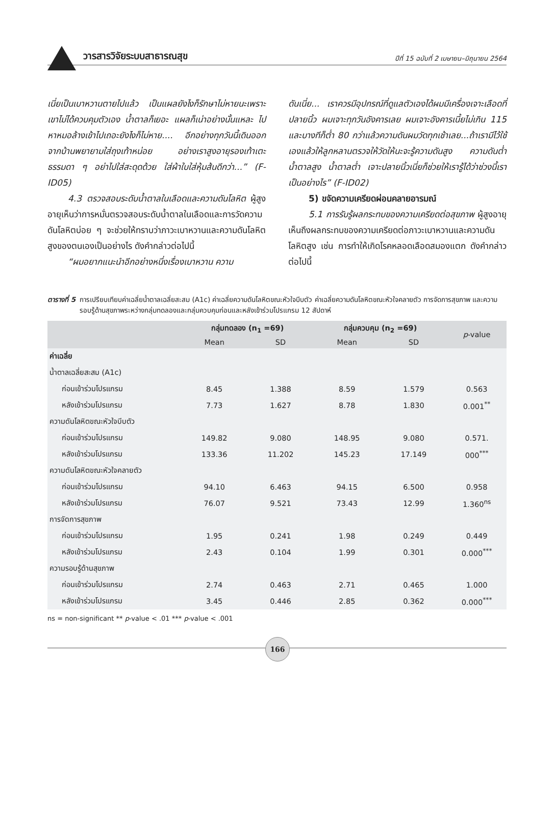วารสารวิจัยระบบสาธารณสุข ปีที่ 15 ฉบับที่ 2 เมษายน–มิถุนายน 2564
เนี่ยเป็นเบาหวานตายไปแล้ว เป็นแผลยังไงก็รักษาไม่หายนะเพราะเขาไม่ได้ควบคุมตัวเอง น้ำตาลก็เยอะ แผลก็เน่าอย่างนั้นแหละ ไปหาหมอล้างเข้าไปเถอะยังไงก็ไม่หาย.... อีกอย่างทุกวันนี้เดินออกจากบ้านพยายามใส่ถุงเท้าหน่อย อย่างเราสูงอายุรองเท้าเตะธรรมดา ๆ อย่าไปใส่สะดุดด้วย ใส่ผ้าใบใส่หุ้มส้นดีกว่า...” (F-ID05)
4.3 ตรวจสอบระดับน้ำตาลในเลือดและความดันโลหิต ผู้สูงอายุเห็นว่าการหมั่นตรวจสอบระดับน้ำตาลในเลือดและการวัดความดันโลหิตบ่อย ๆ จะช่วยให้ทราบว่าภาวะเบาหวานและความดันโลหิตสูงของตนเองเป็นอย่างไร ดังคำกล่าวต่อไปนี้
“ผมอยากแนะนำอีกอย่างหนึ่งเรื่องเบาหวาน ความ
ดันเนี่ย... เราควรมีอุปกรณ์ที่ดูแลตัวเองได้ผมมีเครื่องเจาะเลือดที่ปลายนิ้ว ผมเจาะทุกวันอังคารเลย ผมเจาะอังคารเนี้ยไม่เกิน 115 และบางทีก็ต่ำ 80 กว่าแล้วความดันผมวัดทุกเช้าเลย...ถ้าเรามีไว้ใช้เองแล้วให้ลูกหลานตรวจให้วัดให้นะจะรู้ความดันสูง ความดันต่ำ น้ำตาลสูง น้ำตาลต่ำ เจาะปลายนิ้วเนี่ยก็ช่วยให้เรารู้ได้ว่าช่วงนี้เราเป็นอย่างไร” (F-ID02)
5) ขจัดความเครียดผ่อนคลายอารมณ์
5.1 การรับรู้ผลกระทบของความเครียดต่อสุขภาพ ผู้สูงอายุเห็นถึงผลกระทบของความเครียดต่อภาวะเบาหวานและความดันโลหิตสูง เช่น การทำให้เกิดโรคหลอดเลือดสมองแตก ดังคำกล่าวต่อไปนี้
ตารางที่ 5 การเปรียบเทียบค่าเฉลี่ยน้ำตาลเฉลี่ยสะสม (A1c) ค่าเฉลี่ยความดันโลหิตขณะหัวใจบีบตัว ค่าเฉลี่ยความดันโลหิตขณะหัวใจคลายตัว การจัดการสุขภาพ และความรอบรู้ด้านสุขภาพระหว่างกลุ่มทดลองและกลุ่มควบคุมก่อนและหลังเข้าร่วมโปรแกรม 12 สัปดาห์
| | กลุ่มทดลอง (n<sub>1</sub> =69) | | กลุ่มควบคุม (n<sub>2</sub> =69) | | p -value |
| --- | --- | --- | --- | --- | --- |
| | Mean | SD | Mean | SD | |
| ค่าเฉลี่ย | | | | | |
| น้ำตาลเฉลี่ยสะสม (A1c) | | | | | |
| ก่อนเข้าร่วมโปรแกรม | 8.45 | 1.388 | 8.59 | 1.579 | 0.563 |
| หลังเข้าร่วมโปรแกรม | 7.73 | 1.627 | 8.78 | 1.830 | 0.001<sup>**</sup> |
| ความดันโลหิตขณะหัวใจบีบตัว | | | | | |
| ก่อนเข้าร่วมโปรแกรม | 149.82 | 9.080 | 148.95 | 9.080 | 0.571. |
| หลังเข้าร่วมโปรแกรม | 133.36 | 11.202 | 145.23 | 17.149 | 000<sup>***</sup> |
| ความดันโลหิตขณะหัวใจคลายตัว | | | | | |
| ก่อนเข้าร่วมโปรแกรม | 94.10 | 6.463 | 94.15 | 6.500 | 0.958 |
| หลังเข้าร่วมโปรแกรม | 76.07 | 9.521 | 73.43 | 12.99 | 1.360<sup>ns</sup> |
| การจัดการสุขภาพ | | | | | |
| ก่อนเข้าร่วมโปรแกรม | 1.95 | 0.241 | 1.98 | 0.249 | 0.449 |
| หลังเข้าร่วมโปรแกรม | 2.43 | 0.104 | 1.99 | 0.301 | 0.000<sup>***</sup> |
| ความรอบรู้ด้านสุขภาพ | | | | | |
| ก่อนเข้าร่วมโปรแกรม | 2.74 | 0.463 | 2.71 | 0.465 | 1.000 |
| หลังเข้าร่วมโปรแกรม | 3.45 | 0.446 | 2.85 | 0.362 | 0.000<sup>***</sup> |
ns = non-significant ** p-value < .01 *** p-value < .001
166